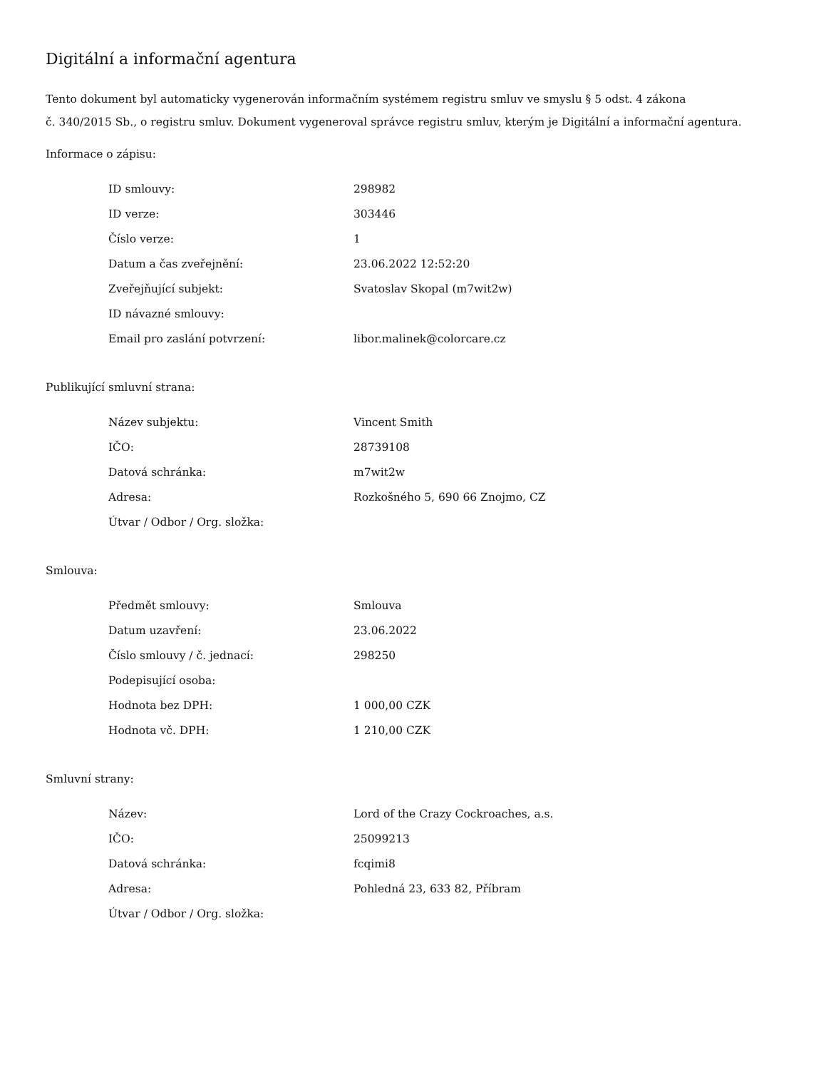Digitální a informační agentura
Tento dokument byl automaticky vygenerován informačním systémem registru smluv ve smyslu § 5 odst. 4 zákona
č. 340/2015 Sb., o registru smluv. Dokument vygeneroval správce registru smluv, kterým je Digitální a informační agentura.
Informace o zápisu:
| ID smlouvy: | 298982 |
| ID verze: | 303446 |
| Číslo verze: | 1 |
| Datum a čas zveřejnění: | 23.06.2022 12:52:20 |
| Zveřejňující subjekt: | Svatoslav Skopal (m7wit2w) |
| ID návazné smlouvy: | |
| Email pro zaslání potvrzení: | libor.malinek@colorcare.cz |
Publikující smluvní strana:
| Název subjektu: | Vincent Smith |
| IČO: | 28739108 |
| Datová schránka: | m7wit2w |
| Adresa: | Rozkošného 5, 690 66 Znojmo, CZ |
| Útvar / Odbor / Org. složka: | |
Smlouva:
| Předmět smlouvy: | Smlouva |
| Datum uzavření: | 23.06.2022 |
| Číslo smlouvy / č. jednací: | 298250 |
| Podepisující osoba: | |
| Hodnota bez DPH: | 1 000,00 CZK |
| Hodnota vč. DPH: | 1 210,00 CZK |
Smluvní strany:
| Název: | Lord of the Crazy Cockroaches, a.s. |
| IČO: | 25099213 |
| Datová schránka: | fcqimi8 |
| Adresa: | Pohledná 23, 633 82, Příbram |
| Útvar / Odbor / Org. složka: | |